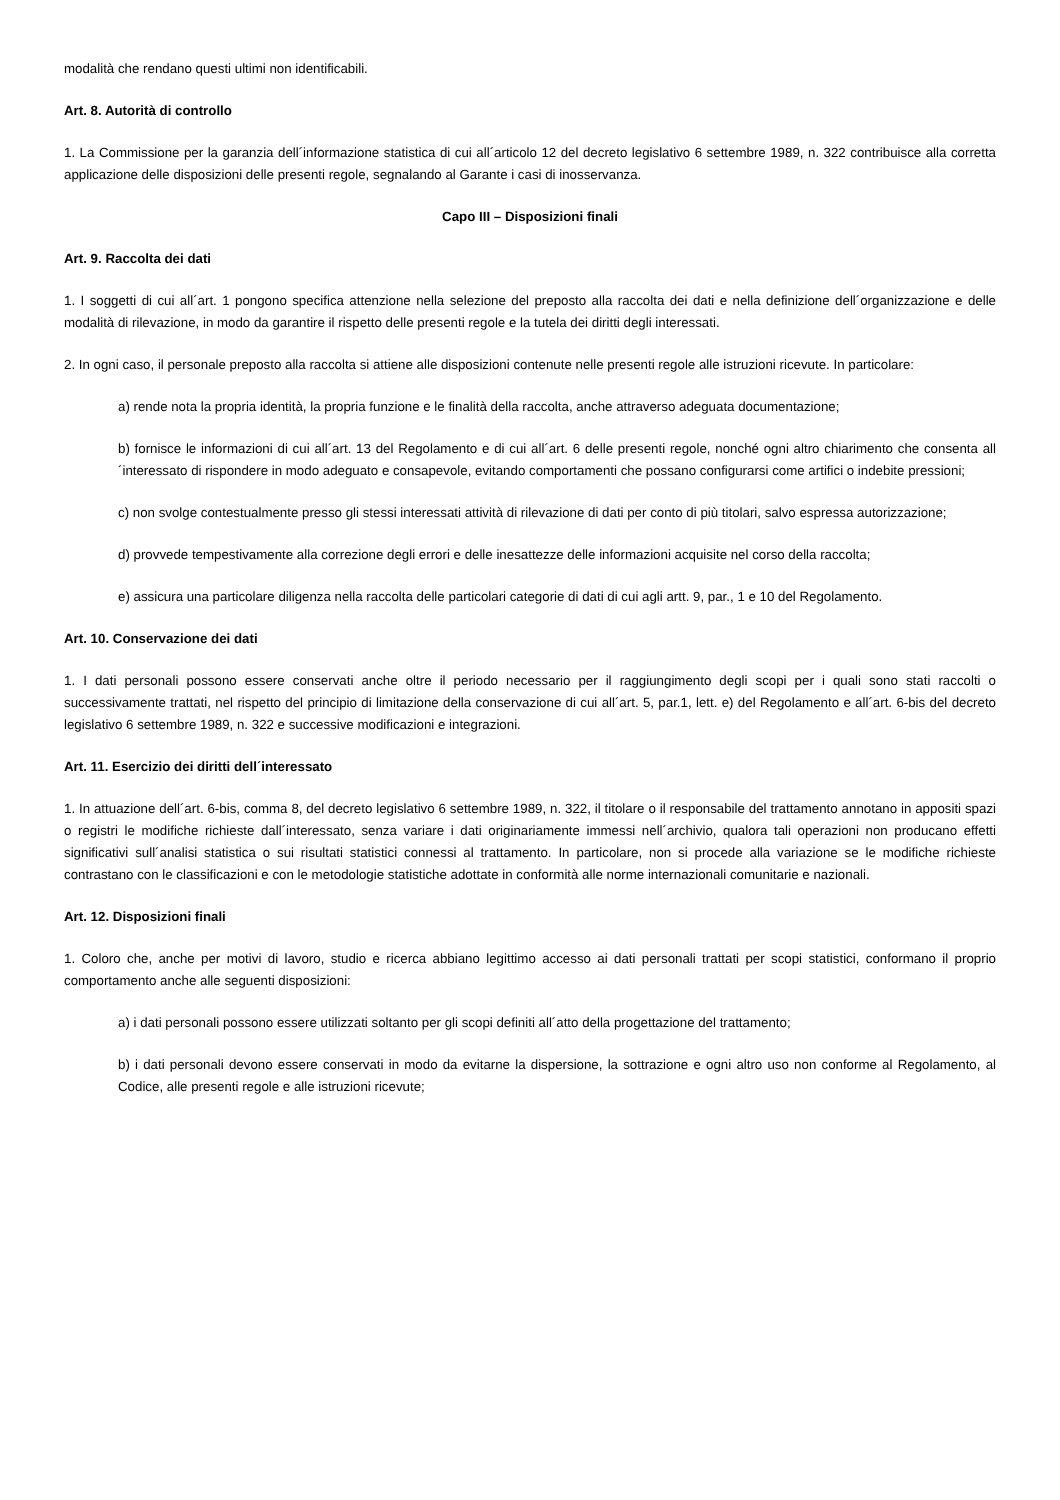modalità che rendano questi ultimi non identificabili.
Art. 8. Autorità di controllo
1. La Commissione per la garanzia dell´informazione statistica di cui all´articolo 12 del decreto legislativo 6 settembre 1989, n. 322 contribuisce alla corretta applicazione delle disposizioni delle presenti regole, segnalando al Garante i casi di inosservanza.
Capo III – Disposizioni finali
Art. 9. Raccolta dei dati
1. I soggetti di cui all´art. 1 pongono specifica attenzione nella selezione del preposto alla raccolta dei dati e nella definizione dell´organizzazione e delle modalità di rilevazione, in modo da garantire il rispetto delle presenti regole e la tutela dei diritti degli interessati.
2. In ogni caso, il personale preposto alla raccolta si attiene alle disposizioni contenute nelle presenti regole alle istruzioni ricevute. In particolare:
a) rende nota la propria identità, la propria funzione e le finalità della raccolta, anche attraverso adeguata documentazione;
b) fornisce le informazioni di cui all´art. 13 del Regolamento e di cui all´art. 6 delle presenti regole, nonché ogni altro chiarimento che consenta all´interessato di rispondere in modo adeguato e consapevole, evitando comportamenti che possano configurarsi come artifici o indebite pressioni;
c) non svolge contestualmente presso gli stessi interessati attività di rilevazione di dati per conto di più titolari, salvo espressa autorizzazione;
d) provvede tempestivamente alla correzione degli errori e delle inesattezze delle informazioni acquisite nel corso della raccolta;
e) assicura una particolare diligenza nella raccolta delle particolari categorie di dati di cui agli artt. 9, par., 1 e 10 del Regolamento.
Art. 10. Conservazione dei dati
1. I dati personali possono essere conservati anche oltre il periodo necessario per il raggiungimento degli scopi per i quali sono stati raccolti o successivamente trattati, nel rispetto del principio di limitazione della conservazione di cui all´art. 5, par.1, lett. e) del Regolamento e all´art. 6-bis del decreto legislativo 6 settembre 1989, n. 322 e successive modificazioni e integrazioni.
Art. 11. Esercizio dei diritti dell´interessato
1. In attuazione dell´art. 6-bis, comma 8, del decreto legislativo 6 settembre 1989, n. 322, il titolare o il responsabile del trattamento annotano in appositi spazi o registri le modifiche richieste dall´interessato, senza variare i dati originariamente immessi nell´archivio, qualora tali operazioni non producano effetti significativi sull´analisi statistica o sui risultati statistici connessi al trattamento. In particolare, non si procede alla variazione se le modifiche richieste contrastano con le classificazioni e con le metodologie statistiche adottate in conformità alle norme internazionali comunitarie e nazionali.
Art. 12. Disposizioni finali
1. Coloro che, anche per motivi di lavoro, studio e ricerca abbiano legittimo accesso ai dati personali trattati per scopi statistici, conformano il proprio comportamento anche alle seguenti disposizioni:
a) i dati personali possono essere utilizzati soltanto per gli scopi definiti all´atto della progettazione del trattamento;
b) i dati personali devono essere conservati in modo da evitarne la dispersione, la sottrazione e ogni altro uso non conforme al Regolamento, al Codice, alle presenti regole e alle istruzioni ricevute;